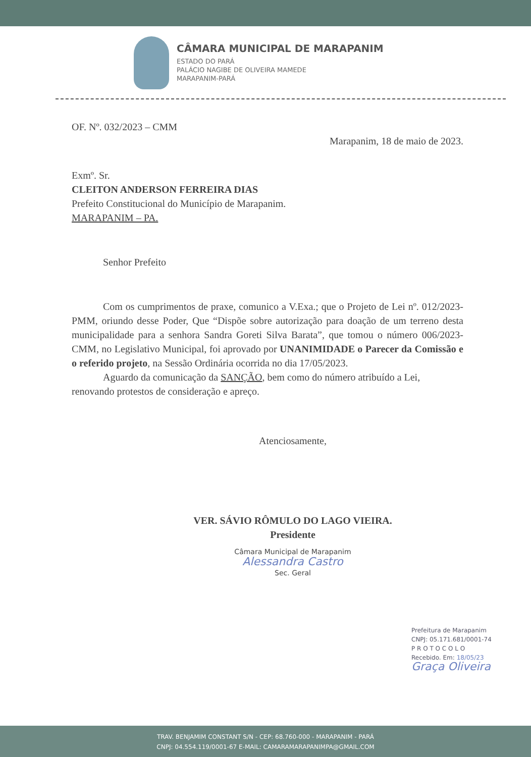CÂMARA MUNICIPAL DE MARAPANIM
ESTADO DO PARÁ
PALÁCIO NAGIBE DE OLIVEIRA MAMEDE
MARAPANIM-PARÁ
OF. Nº. 032/2023 – CMM
Marapanim, 18 de maio de 2023.
Exmº. Sr.
CLEITON ANDERSON FERREIRA DIAS
Prefeito Constitucional do Município de Marapanim.
MARAPANIM – PA.
Senhor Prefeito
Com os cumprimentos de praxe, comunico a V.Exa.; que o Projeto de Lei nº. 012/2023-PMM, oriundo desse Poder, Que “Dispõe sobre autorização para doação de um terreno desta municipalidade para a senhora Sandra Goreti Silva Barata”, que tomou o número 006/2023-CMM, no Legislativo Municipal, foi aprovado por UNANIMIDADE o Parecer da Comissão e o referido projeto, na Sessão Ordinária ocorrida no dia 17/05/2023.
Aguardo da comunicação da SANÇÃO, bem como do número atribuído a Lei, renovando protestos de consideração e apreço.
Atenciosamente,
VER. SÁVIO RÔMULO DO LAGO VIEIRA.
Presidente
Câmara Municipal de Marapanim
Alessandra Castro
Sec. Geral
Prefeitura de Marapanim
CNPJ: 05.171.681/0001-74
P R O T O C O L O
Recebido. Em: 18/05/23
Graça Oliveira
TRAV. BENJAMIM CONSTANT S/N - CEP: 68.760-000 - MARAPANIM - PARÁ
CNPJ: 04.554.119/0001-67 E-MAIL: CAMARAMARAPANIMPA@GMAIL.COM